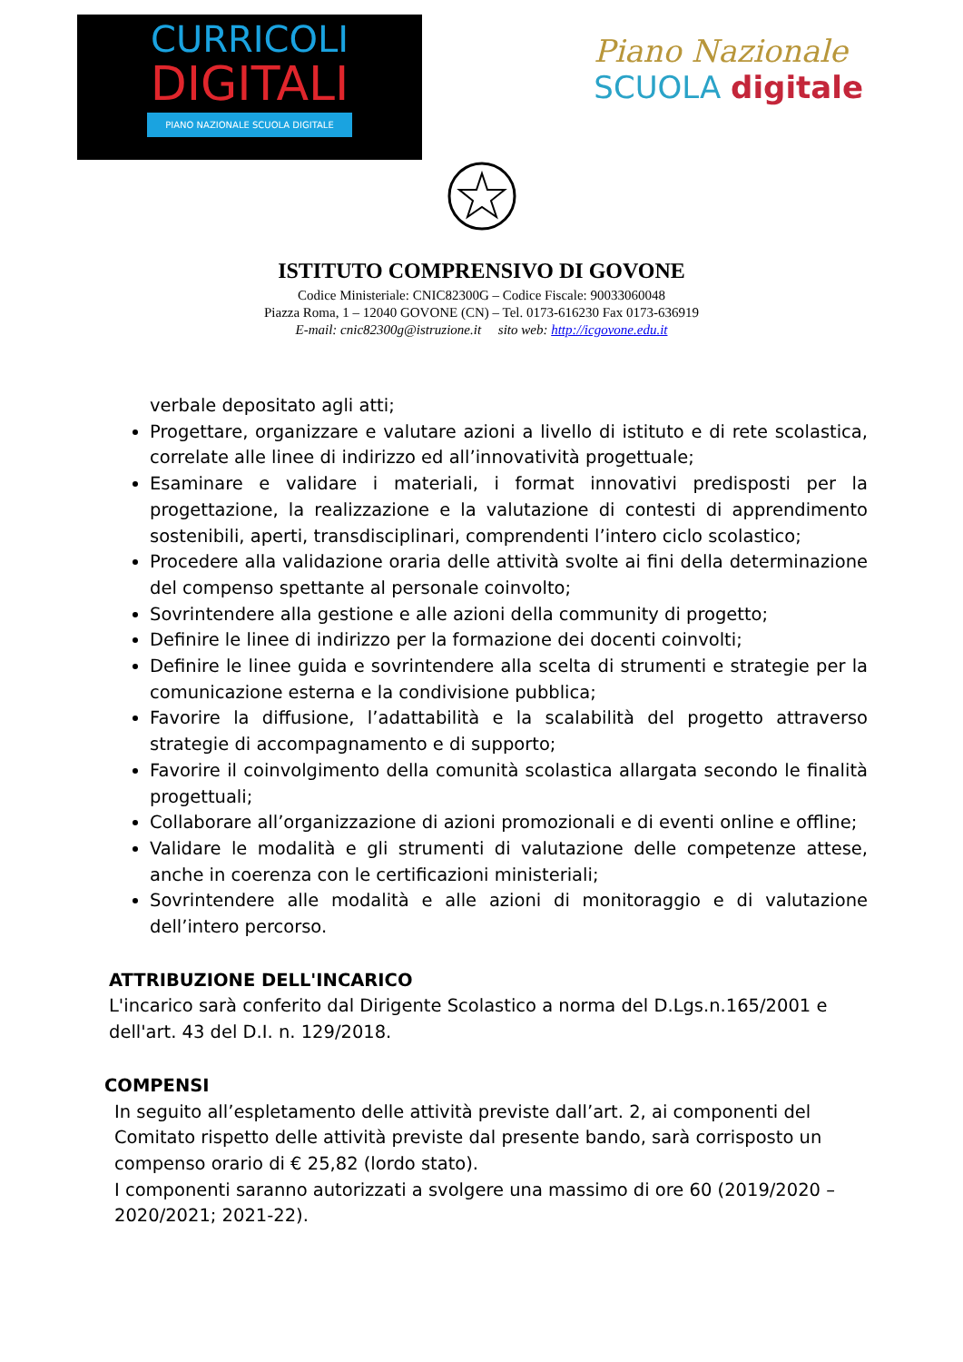CURRICOLI
DIGITALI
PIANO NAZIONALE SCUOLA DIGITALE
Piano Nazionale
SCUOLA digitale
ISTITUTO COMPRENSIVO DI GOVONE
Codice Ministeriale: CNIC82300G – Codice Fiscale: 90033060048
Piazza Roma, 1 – 12040 GOVONE (CN) – Tel. 0173-616230 Fax 0173-636919
E-mail: cnic82300g@istruzione.it sito web: http://icgovone.edu.it
verbale depositato agli atti;
Progettare, organizzare e valutare azioni a livello di istituto e di rete scolastica, correlate alle linee di indirizzo ed all’innovatività progettuale;
Esaminare e validare i materiali, i format innovativi predisposti per la progettazione, la realizzazione e la valutazione di contesti di apprendimento sostenibili, aperti, transdisciplinari, comprendenti l’intero ciclo scolastico;
Procedere alla validazione oraria delle attività svolte ai fini della determinazione del compenso spettante al personale coinvolto;
Sovrintendere alla gestione e alle azioni della community di progetto;
Definire le linee di indirizzo per la formazione dei docenti coinvolti;
Definire le linee guida e sovrintendere alla scelta di strumenti e strategie per la comunicazione esterna e la condivisione pubblica;
Favorire la diffusione, l’adattabilità e la scalabilità del progetto attraverso strategie di accompagnamento e di supporto;
Favorire il coinvolgimento della comunità scolastica allargata secondo le finalità progettuali;
Collaborare all’organizzazione di azioni promozionali e di eventi online e offline;
Validare le modalità e gli strumenti di valutazione delle competenze attese, anche in coerenza con le certificazioni ministeriali;
Sovrintendere alle modalità e alle azioni di monitoraggio e di valutazione dell’intero percorso.
ATTRIBUZIONE DELL'INCARICO
L'incarico sarà conferito dal Dirigente Scolastico a norma del D.Lgs.n.165/2001 e dell'art. 43 del D.I. n. 129/2018.
COMPENSI
In seguito all’espletamento delle attività previste dall’art. 2, ai componenti del Comitato rispetto delle attività previste dal presente bando, sarà corrisposto un compenso orario di € 25,82 (lordo stato).
I componenti saranno autorizzati a svolgere una massimo di ore 60 (2019/2020 – 2020/2021; 2021-22).